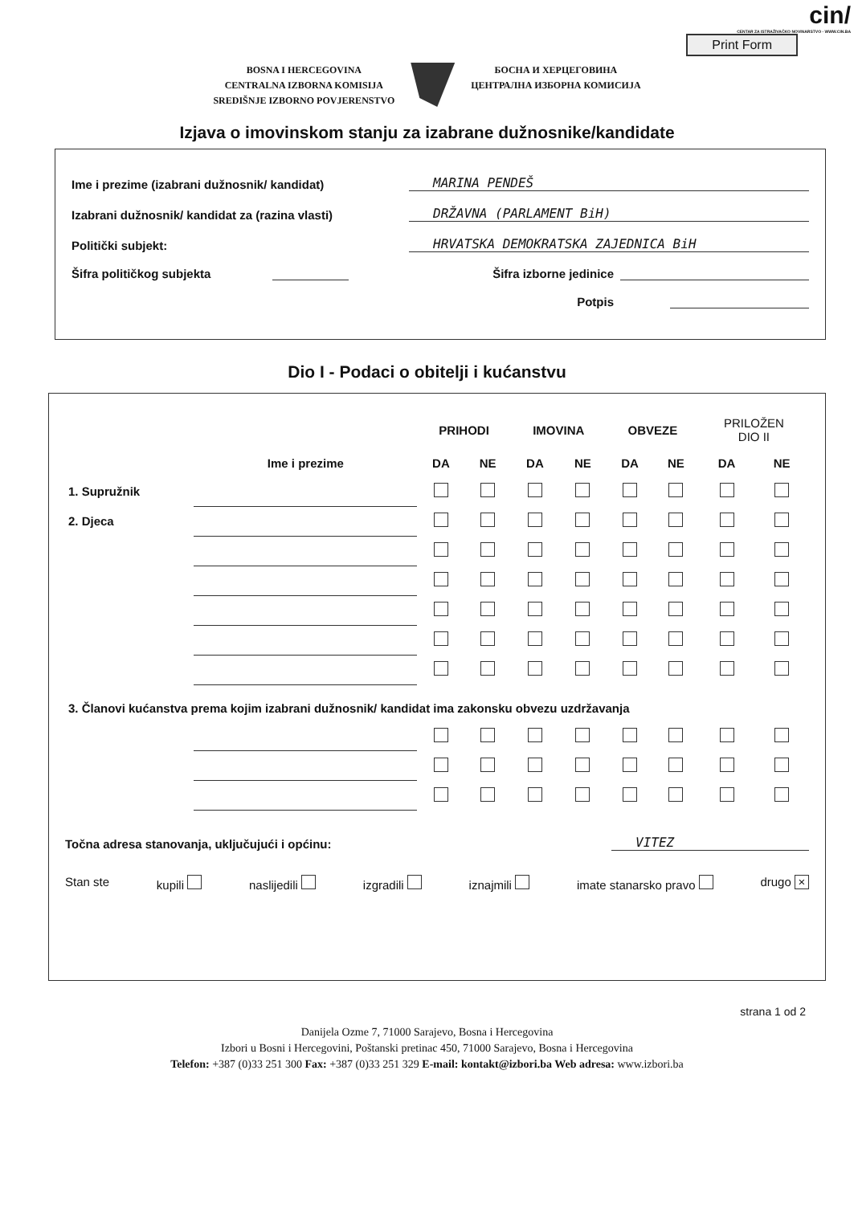cin/
CENTAR ZA ISTRAŽIVAČKO NOVINARSTVO - WWW.CIN.BA
Print Form
BOSNA I HERCEGOVINA
CENTRALNA IZBORNA KOMISIJA
SREDIŠNJE IZBORNO POVJERENSTVO
БОСНА И ХЕРЦЕГОВИНА
ЦЕНТРАЛНА ИЗБОРНА КОМИСИЈА
Izjava o imovinskom stanju za izabrane dužnosnike/kandidate
Ime i prezime (izabrani dužnosnik/ kandidat) MARINA PENDEŠ
Izabrani dužnosnik/ kandidat za (razina vlasti) DRŽAVNA (PARLAMENT BiH)
Politički subjekt: HRVATSKA DEMOKRATSKA ZAJEDNICA BiH
Šifra političkog subjekta Šifra izborne jedinice
Potpis
Dio I - Podaci o obitelji i kućanstvu
| | | PRIHODI | | IMOVINA | | OBVEZE | | PRILOŽEN DIO II | |
| --- | --- | --- | --- | --- | --- | --- | --- | --- | --- |
| | Ime i prezime | DA | NE | DA | NE | DA | NE | DA | NE |
| 1. Supružnik | | | | | | | | | |
| 2. Djeca | | | | | | | | | |
| 3. Članovi kućanstva prema kojim izabrani dužnosnik/ kandidat ima zakonsku obvezu uzdržavanja | | | | | | | | | |
Točna adresa stanovanja, uključujući i općinu: VITEZ
Stan ste kupili naslijedili izgradili iznajmili imate stanarsko pravo drugo ×
strana 1 od 2
Danijela Ozme 7, 71000 Sarajevo, Bosna i Hercegovina
Izbori u Bosni i Hercegovini, Poštanski pretinac 450, 71000 Sarajevo, Bosna i Hercegovina
Telefon: +387 (0)33 251 300 Fax: +387 (0)33 251 329 E-mail: kontakt@izbori.ba Web adresa: www.izbori.ba